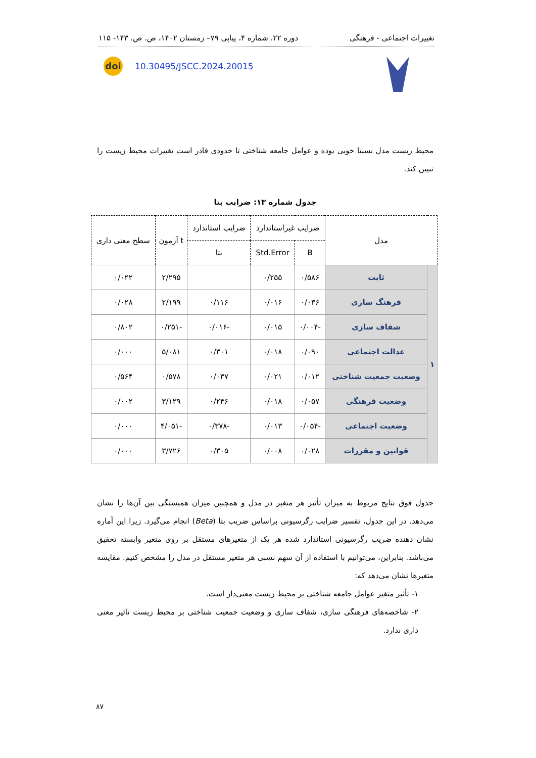تغییرات اجتماعی - فرهنگی دوره ۲۲، شماره ۴، پیاپی ۷۹– زمستان ۱۴۰۲، ص. ص. ۱۴۳- ۱۱۵
doi
10.30495/JSCC.2024.20015
محیط زیست مدل نسبتا خوبی بوده و عوامل جامعه شناختی تا حدودی قادر است تغییرات محیط زیست را تبیین کند.
جدول شماره ۱۳: ضرایب بتا
| مدل | | ضرایب غیراستاندارد | | ضرایب استاندارد | t آزمون | سطح معنی داری |
| --- | --- | --- | --- | --- | --- | --- |
| | | B | Std.Error | بتا | | |
| ۱ | ثابت | ۰/۵۸۶ | ۰/۲۵۵ | | ۲/۲۹۵ | ۰/۰۲۲ |
| | فرهنگ سازی | ۰/۰۳۶ | ۰/۰۱۶ | ۰/۱۱۶ | ۲/۱۹۹ | ۰/۰۲۸ |
| | شفاف سازی | -۰/۰۰۴ | ۰/۰۱۵ | -۰/۰۱۶ | -۰/۲۵۱ | ۰/۸۰۲ |
| | عدالت اجتماعی | ۰/۰۹۰ | ۰/۰۱۸ | ۰/۳۰۱ | ۵/۰۸۱ | ۰/۰۰۰ |
| | وضعیت جمعیت شناختی | ۰/۰۱۲ | ۰/۰۲۱ | ۰/۰۳۷ | ۰/۵۷۸ | ۰/۵۶۴ |
| | وضعیت فرهنگی | ۰/۰۵۷ | ۰/۰۱۸ | ۰/۲۴۶ | ۳/۱۲۹ | ۰/۰۰۲ |
| | وضعیت اجتماعی | -۰/۰۵۴ | ۰/۰۱۳ | -۰/۳۷۸ | -۴/۰۵۱ | ۰/۰۰۰ |
| | قوانین و مقررات | ۰/۰۲۸ | ۰/۰۰۸ | ۰/۳۰۵ | ۳/۷۲۶ | ۰/۰۰۰ |
جدول فوق نتایج مربوط به میزان تأثیر هر متغیر در مدل و همچنین میزان همبستگی بین آن‌ها را نشان می‌دهد. در این جدول، تفسیر ضرایب رگرسیونی براساس ضریب بتا (Beta) انجام می‌گیرد. زیرا این آماره نشان دهنده ضریب رگرسیونی استاندارد شده هر یک از متغیرهای مستقل بر روی متغیر وابسته تحقیق می‌باشد. بنابراین، می‌توانیم با استفاده از آن سهم نسبی هر متغیر مستقل در مدل را مشخص کنیم. مقایسه متغیرها نشان می‌دهد که:
۱- تأثیر متغیر عوامل جامعه شناختی بر محیط زیست معنی‌دار است.
۲- شاخصه‌های فرهنگی سازی، شفاف سازی و وضعیت جمعیت شناختی بر محیط زیست تاثیر معنی داری ندارد.
۸۷